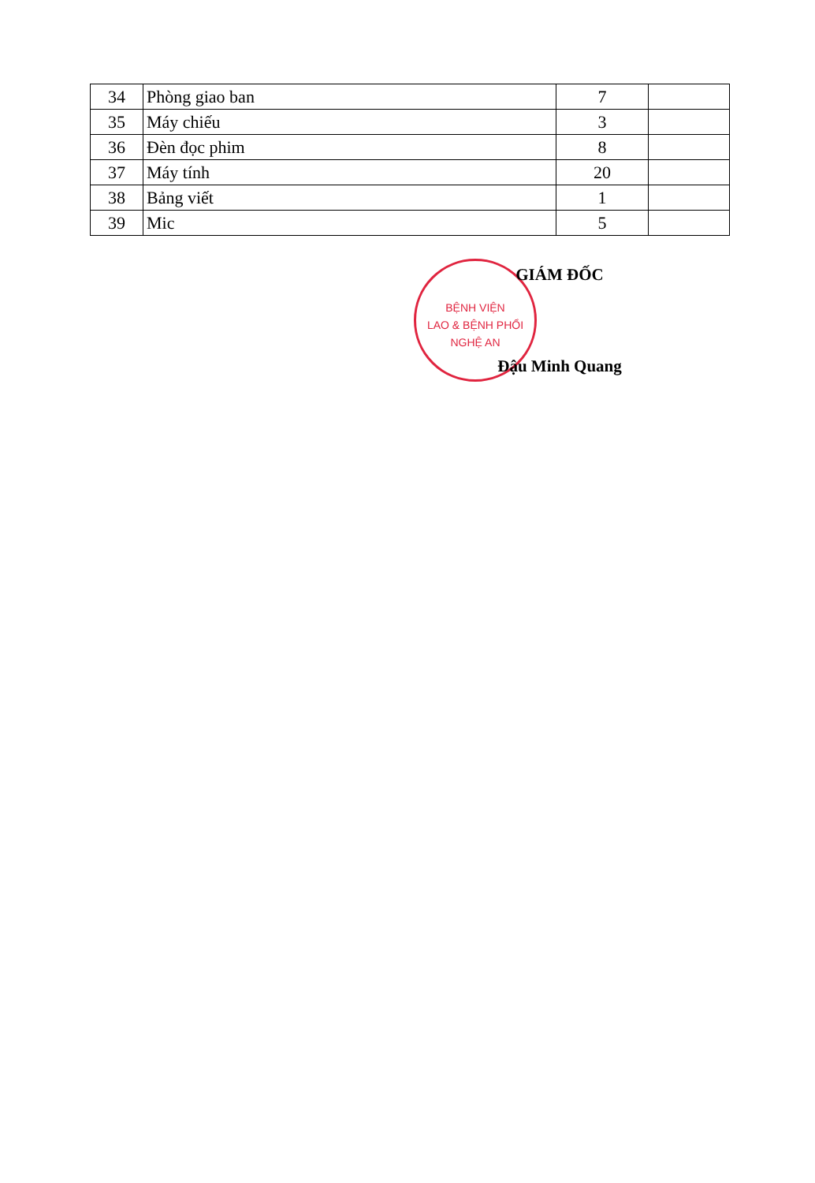| 34 | Phòng giao ban | 7 | |
| 35 | Máy chiếu | 3 | |
| 36 | Đèn đọc phim | 8 | |
| 37 | Máy tính | 20 | |
| 38 | Bảng viết | 1 | |
| 39 | Mic | 5 | |
BỆNH VIỆN
LAO & BỆNH PHỔI
NGHỆ AN
GIÁM ĐỐC
Đậu Minh Quang